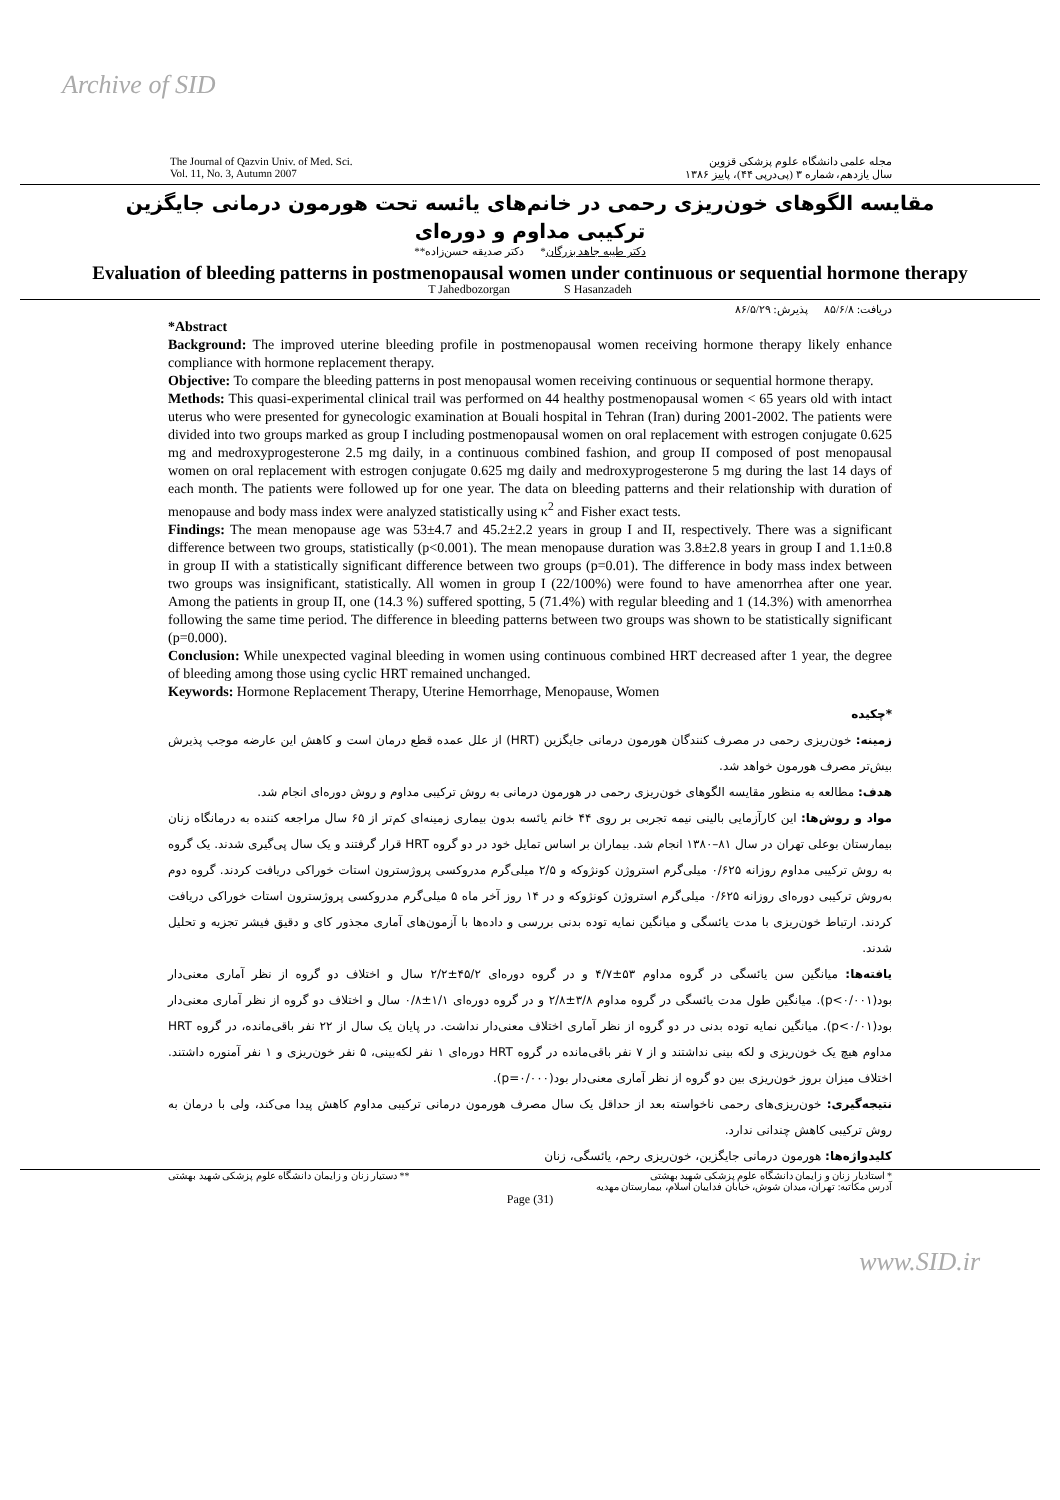Archive of SID
The Journal of Qazvin Univ. of Med. Sci.
Vol. 11, No. 3, Autumn 2007
مجله علمی دانشگاه علوم پزشکی قزوین
سال یازدهم، شماره ۳ (پی‌درپی ۴۴)، پاییز ۱۳۸۶
مقایسه الگوهای خون‌ریزی رحمی در خانم‌های یائسه تحت هورمون درمانی جایگزین
ترکیبی مداوم و دوره‌ای
دکتر طیبه جاهد بزرگان* دکتر صدیقه حسن‌زاده**
Evaluation of bleeding patterns in postmenopausal women under continuous or sequential hormone therapy
T Jahedbozorgan S Hasanzadeh
دریافت: ۸۵/۶/۸ پذیرش: ۸۶/۵/۲۹
*Abstract
Background: The improved uterine bleeding profile in postmenopausal women receiving hormone therapy likely enhance compliance with hormone replacement therapy.
Objective: To compare the bleeding patterns in post menopausal women receiving continuous or sequential hormone therapy.
Methods: This quasi-experimental clinical trail was performed on 44 healthy postmenopausal women < 65 years old with intact uterus who were presented for gynecologic examination at Bouali hospital in Tehran (Iran) during 2001-2002. The patients were divided into two groups marked as group I including postmenopausal women on oral replacement with estrogen conjugate 0.625 mg and medroxyprogesterone 2.5 mg daily, in a continuous combined fashion, and group II composed of post menopausal women on oral replacement with estrogen conjugate 0.625 mg daily and medroxyprogesterone 5 mg during the last 14 days of each month. The patients were followed up for one year. The data on bleeding patterns and their relationship with duration of menopause and body mass index were analyzed statistically using κ<sup>2</sup> and Fisher exact tests.
Findings: The mean menopause age was 53±4.7 and 45.2±2.2 years in group I and II, respectively. There was a significant difference between two groups, statistically (p<0.001). The mean menopause duration was 3.8±2.8 years in group I and 1.1±0.8 in group II with a statistically significant difference between two groups (p=0.01). The difference in body mass index between two groups was insignificant, statistically. All women in group I (22/100%) were found to have amenorrhea after one year. Among the patients in group II, one (14.3 %) suffered spotting, 5 (71.4%) with regular bleeding and 1 (14.3%) with amenorrhea following the same time period. The difference in bleeding patterns between two groups was shown to be statistically significant (p=0.000).
Conclusion: While unexpected vaginal bleeding in women using continuous combined HRT decreased after 1 year, the degree of bleeding among those using cyclic HRT remained unchanged.
Keywords: Hormone Replacement Therapy, Uterine Hemorrhage, Menopause, Women
*چکیده
زمینه: خون‌ریزی رحمی در مصرف کنندگان هورمون درمانی جایگزین (HRT) از علل عمده قطع درمان است و کاهش این عارضه موجب پذیرش بیش‌تر مصرف هورمون خواهد شد.
هدف: مطالعه به منظور مقایسه الگوهای خون‌ریزی رحمی در هورمون درمانی به روش ترکیبی مداوم و روش دوره‌ای انجام شد.
مواد و روش‌ها: این کارآزمایی بالینی نیمه تجربی بر روی ۴۴ خانم یائسه بدون بیماری زمینه‌ای کم‌تر از ۶۵ سال مراجعه کننده به درمانگاه زنان بیمارستان بوعلی تهران در سال ۸۱–۱۳۸۰ انجام شد. بیماران بر اساس تمایل خود در دو گروه HRT قرار گرفتند و یک سال پی‌گیری شدند. یک گروه به روش ترکیبی مداوم روزانه ۰/۶۲۵ میلی‌گرم استروژن کونژوکه و ۲/۵ میلی‌گرم مدروکسی پروژسترون استات خوراکی دریافت کردند. گروه دوم به‌روش ترکیبی دوره‌ای روزانه ۰/۶۲۵ میلی‌گرم استروژن کونژوکه و در ۱۴ روز آخر ماه ۵ میلی‌گرم مدروکسی پروژسترون استات خوراکی دریافت کردند. ارتباط خون‌ریزی با مدت یائسگی و میانگین نمایه توده بدنی بررسی و داده‌ها با آزمون‌های آماری مجذور کای و دقیق فیشر تجزیه و تحلیل شدند.
یافته‌ها: میانگین سن یائسگی در گروه مداوم ۵۳±۴/۷ و در گروه دوره‌ای ۴۵/۲±۲/۲ سال و اختلاف دو گروه از نظر آماری معنی‌دار بود(p<۰/۰۰۱). میانگین طول مدت یائسگی در گروه مداوم ۳/۸±۲/۸ و در گروه دوره‌ای ۱/۱±۰/۸ سال و اختلاف دو گروه از نظر آماری معنی‌دار بود(p<۰/۰۱). میانگین نمایه توده بدنی در دو گروه از نظر آماری اختلاف معنی‌دار نداشت. در پایان یک سال از ۲۲ نفر باقی‌مانده، در گروه HRT مداوم هیچ یک خون‌ریزی و لکه بینی نداشتند و از ۷ نفر باقی‌مانده در گروه HRT دوره‌ای ۱ نفر لکه‌بینی، ۵ نفر خون‌ریزی و ۱ نفر آمنوره داشتند. اختلاف میزان بروز خون‌ریزی بین دو گروه از نظر آماری معنی‌دار بود(p=۰/۰۰۰).
نتیجه‌گیری: خون‌ریزی‌های رحمی ناخواسته بعد از حداقل یک سال مصرف هورمون درمانی ترکیبی مداوم کاهش پیدا می‌کند، ولی با درمان به روش ترکیبی کاهش چندانی ندارد.
کلیدواژه‌ها: هورمون درمانی جایگزین، خون‌ریزی رحم، یائسگی، زنان
* استادیار زنان و زایمان دانشگاه علوم پزشکی شهید بهشتی
آدرس مکاتبه: تهران، میدان شوش، خیابان فداییان اسلام، بیمارستان مهدیه
** دستیار زنان و زایمان دانشگاه علوم پزشکی شهید بهشتی
Page (31)
www.SID.ir